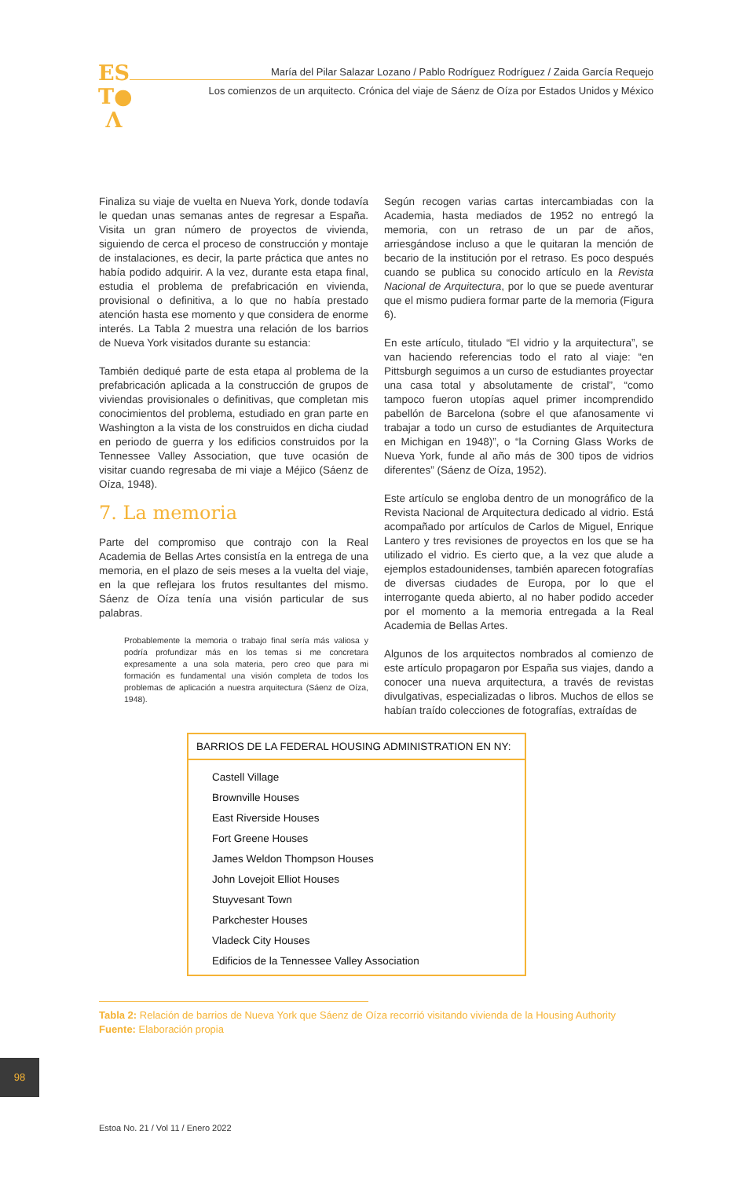ES
T●
Λ
María del Pilar Salazar Lozano / Pablo Rodríguez Rodríguez / Zaida García Requejo
Los comienzos de un arquitecto. Crónica del viaje de Sáenz de Oíza por Estados Unidos y México
Finaliza su viaje de vuelta en Nueva York, donde todavía le quedan unas semanas antes de regresar a España. Visita un gran número de proyectos de vivienda, siguiendo de cerca el proceso de construcción y montaje de instalaciones, es decir, la parte práctica que antes no había podido adquirir. A la vez, durante esta etapa final, estudia el problema de prefabricación en vivienda, provisional o definitiva, a lo que no había prestado atención hasta ese momento y que considera de enorme interés. La Tabla 2 muestra una relación de los barrios de Nueva York visitados durante su estancia:
También dediqué parte de esta etapa al problema de la prefabricación aplicada a la construcción de grupos de viviendas provisionales o definitivas, que completan mis conocimientos del problema, estudiado en gran parte en Washington a la vista de los construidos en dicha ciudad en periodo de guerra y los edificios construidos por la Tennessee Valley Association, que tuve ocasión de visitar cuando regresaba de mi viaje a Méjico (Sáenz de Oíza, 1948).
7. La memoria
Parte del compromiso que contrajo con la Real Academia de Bellas Artes consistía en la entrega de una memoria, en el plazo de seis meses a la vuelta del viaje, en la que reflejara los frutos resultantes del mismo. Sáenz de Oíza tenía una visión particular de sus palabras.
Probablemente la memoria o trabajo final sería más valiosa y podría profundizar más en los temas si me concretara expresamente a una sola materia, pero creo que para mi formación es fundamental una visión completa de todos los problemas de aplicación a nuestra arquitectura (Sáenz de Oíza, 1948).
Según recogen varias cartas intercambiadas con la Academia, hasta mediados de 1952 no entregó la memoria, con un retraso de un par de años, arriesgándose incluso a que le quitaran la mención de becario de la institución por el retraso. Es poco después cuando se publica su conocido artículo en la Revista Nacional de Arquitectura, por lo que se puede aventurar que el mismo pudiera formar parte de la memoria (Figura 6).
En este artículo, titulado “El vidrio y la arquitectura”, se van haciendo referencias todo el rato al viaje: “en Pittsburgh seguimos a un curso de estudiantes proyectar una casa total y absolutamente de cristal”, “como tampoco fueron utopías aquel primer incomprendido pabellón de Barcelona (sobre el que afanosamente vi trabajar a todo un curso de estudiantes de Arquitectura en Michigan en 1948)”, o “la Corning Glass Works de Nueva York, funde al año más de 300 tipos de vidrios diferentes” (Sáenz de Oíza, 1952).
Este artículo se engloba dentro de un monográfico de la Revista Nacional de Arquitectura dedicado al vidrio. Está acompañado por artículos de Carlos de Miguel, Enrique Lantero y tres revisiones de proyectos en los que se ha utilizado el vidrio. Es cierto que, a la vez que alude a ejemplos estadounidenses, también aparecen fotografías de diversas ciudades de Europa, por lo que el interrogante queda abierto, al no haber podido acceder por el momento a la memoria entregada a la Real Academia de Bellas Artes.
Algunos de los arquitectos nombrados al comienzo de este artículo propagaron por España sus viajes, dando a conocer una nueva arquitectura, a través de revistas divulgativas, especializadas o libros. Muchos de ellos se habían traído colecciones de fotografías, extraídas de
| BARRIOS DE LA FEDERAL HOUSING ADMINISTRATION EN NY: |
| --- |
| Castell Village |
| Brownville Houses |
| East Riverside Houses |
| Fort Greene Houses |
| James Weldon Thompson Houses |
| John Lovejoit Elliot Houses |
| Stuyvesant Town |
| Parkchester Houses |
| Vladeck City Houses |
| Edificios de la Tennessee Valley Association |
Tabla 2: Relación de barrios de Nueva York que Sáenz de Oíza recorrió visitando vivienda de la Housing Authority
Fuente: Elaboración propia
98
Estoa No. 21 / Vol 11 / Enero 2022